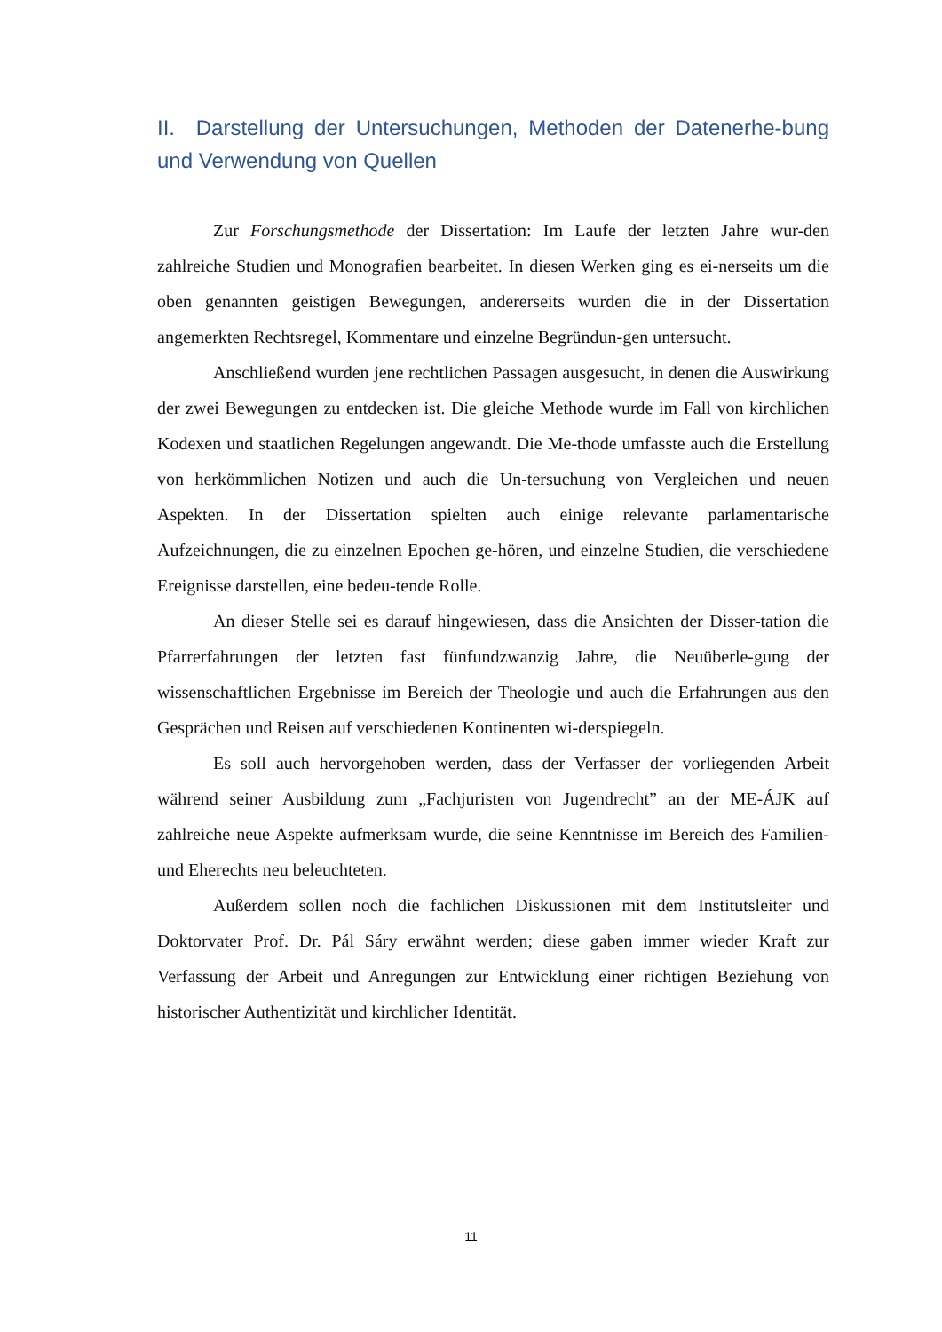II. Darstellung der Untersuchungen, Methoden der Datenerhe-bung und Verwendung von Quellen
Zur Forschungsmethode der Dissertation: Im Laufe der letzten Jahre wur-den zahlreiche Studien und Monografien bearbeitet. In diesen Werken ging es ei-nerseits um die oben genannten geistigen Bewegungen, andererseits wurden die in der Dissertation angemerkten Rechtsregel, Kommentare und einzelne Begründun-gen untersucht.
Anschließend wurden jene rechtlichen Passagen ausgesucht, in denen die Auswirkung der zwei Bewegungen zu entdecken ist. Die gleiche Methode wurde im Fall von kirchlichen Kodexen und staatlichen Regelungen angewandt. Die Me-thode umfasste auch die Erstellung von herkömmlichen Notizen und auch die Un-tersuchung von Vergleichen und neuen Aspekten. In der Dissertation spielten auch einige relevante parlamentarische Aufzeichnungen, die zu einzelnen Epochen ge-hören, und einzelne Studien, die verschiedene Ereignisse darstellen, eine bedeu-tende Rolle.
An dieser Stelle sei es darauf hingewiesen, dass die Ansichten der Disser-tation die Pfarrerfahrungen der letzten fast fünfundzwanzig Jahre, die Neuüberle-gung der wissenschaftlichen Ergebnisse im Bereich der Theologie und auch die Erfahrungen aus den Gesprächen und Reisen auf verschiedenen Kontinenten wi-derspiegeln.
Es soll auch hervorgehoben werden, dass der Verfasser der vorliegenden Arbeit während seiner Ausbildung zum „Fachjuristen von Jugendrecht” an der ME-ÁJK auf zahlreiche neue Aspekte aufmerksam wurde, die seine Kenntnisse im Bereich des Familien- und Eherechts neu beleuchteten.
Außerdem sollen noch die fachlichen Diskussionen mit dem Institutsleiter und Doktorvater Prof. Dr. Pál Sáry erwähnt werden; diese gaben immer wieder Kraft zur Verfassung der Arbeit und Anregungen zur Entwicklung einer richtigen Beziehung von historischer Authentizität und kirchlicher Identität.
11